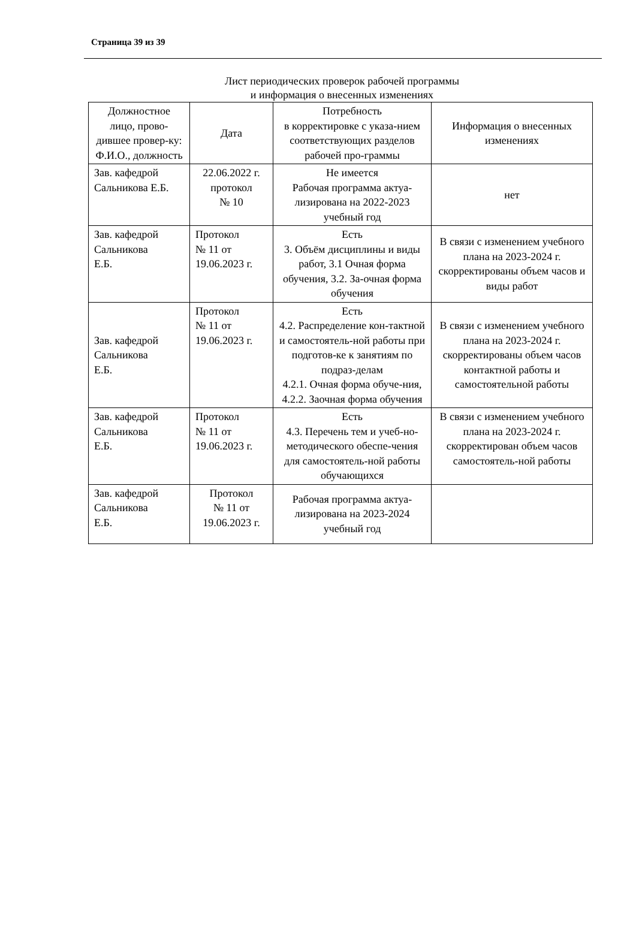Страница 39 из 39
Лист периодических проверок рабочей программы
и информация о внесенных изменениях
| Должностное лицо, прово-дившее провер-ку: Ф.И.О., должность | Дата | Потребность в корректировке с указа-нием соответствующих разделов рабочей про-граммы | Информация о внесенных изменениях |
| --- | --- | --- | --- |
| Зав. кафедрой Сальникова Е.Б. | 22.06.2022 г. протокол № 10 | Не имеется Рабочая программа актуа-лизирована на 2022-2023 учебный год | нет |
| Зав. кафедрой Сальникова Е.Б. | Протокол № 11 от 19.06.2023 г. | Есть 3. Объём дисциплины и виды работ, 3.1 Очная форма обучения, 3.2. За-очная форма обучения | В связи с изменением учебного плана на 2023-2024 г. скорректированы объем часов и виды работ |
| Зав. кафедрой Сальникова Е.Б. | Протокол № 11 от 19.06.2023 г. | Есть 4.2. Распределение кон-тактной и самостоятель-ной работы при подготов-ке к занятиям по подраз-делам 4.2.1. Очная форма обуче-ния, 4.2.2. Заочная форма обучения | В связи с изменением учебного плана на 2023-2024 г. скорректированы объем часов контактной работы и самостоятельной работы |
| Зав. кафедрой Сальникова Е.Б. | Протокол № 11 от 19.06.2023 г. | Есть 4.3. Перечень тем и учеб-но-методического обеспе-чения для самостоятель-ной работы обучающихся | В связи с изменением учебного плана на 2023-2024 г. скорректирован объем часов самостоятель-ной работы |
| Зав. кафедрой Сальникова Е.Б. | Протокол № 11 от 19.06.2023 г. | Рабочая программа актуа-лизирована на 2023-2024 учебный год | |